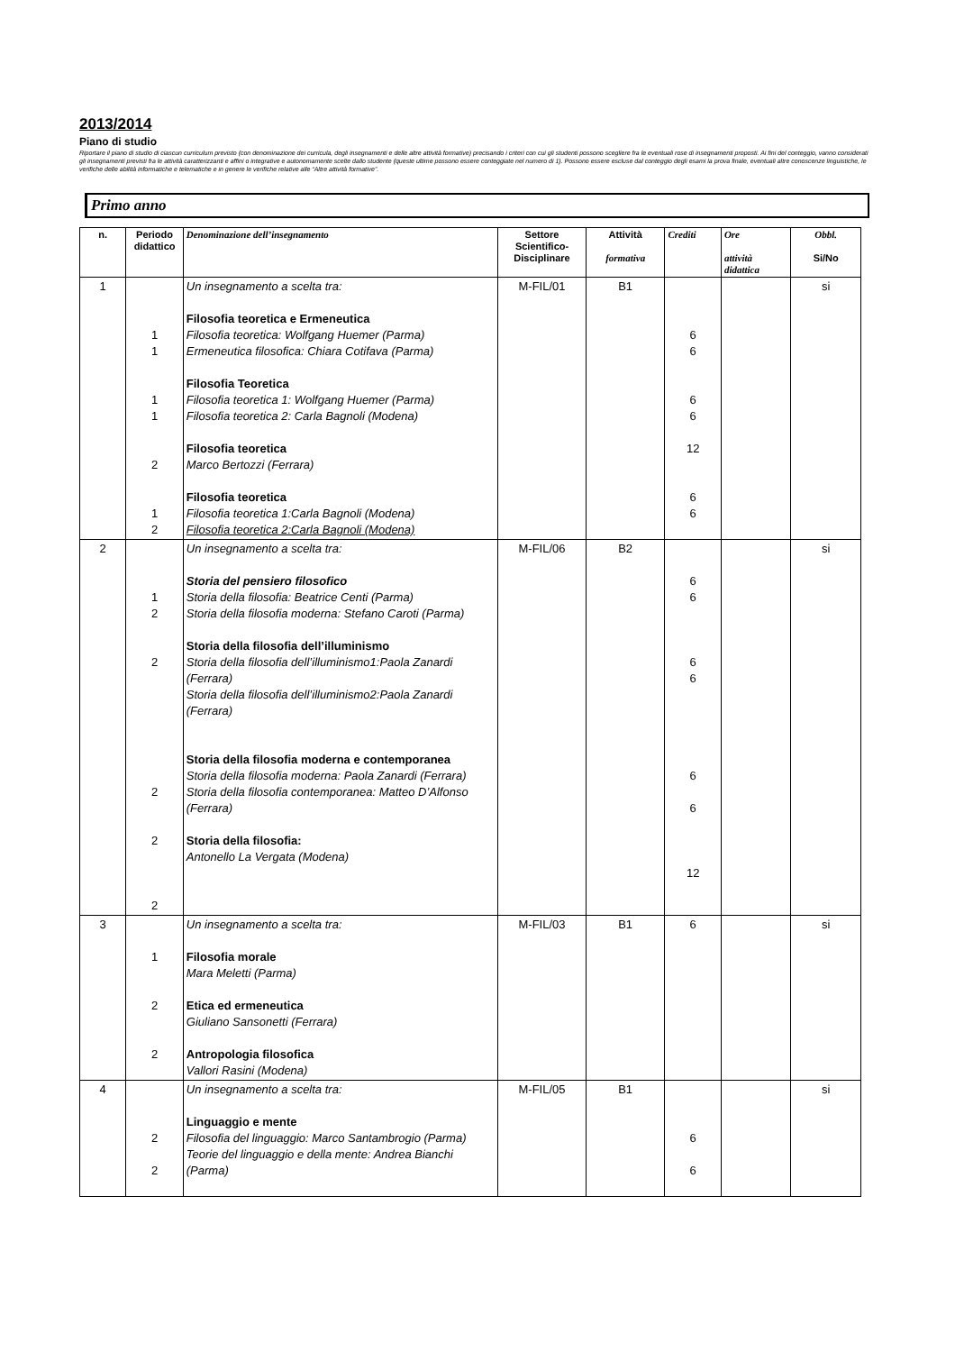2013/2014
Piano di studio
Riportare il piano di studio di ciascun curriculum previsto (con denominazione dei curricula, degli insegnamenti e delle altre attività formative) precisando i criteri con cui gli studenti possono scegliere fra le eventuali rose di insegnamenti proposti. Ai fini del conteggio, vanno considerati gli insegnamenti previsti fra le attività caratterizzanti e affini o integrative e autonomamente scelte dallo studente (queste ultime possono essere conteggiate nel numero di 1). Possono essere escluse dal conteggio degli esami la prova finale, eventuali altre conoscenze linguistiche, le verifiche delle abilità informatiche e telematiche e in genere le verifiche relative alle “Altre attività formative”.
Primo anno
| n. | Periodo didattico | Denominazione dell’insegnamento | Settore Scientifico-Disciplinare | Attività formativa | Crediti | Ore attività didattica | Obbl. Si/No |
| --- | --- | --- | --- | --- | --- | --- | --- |
| 1 | 1 1 1 1 2 1 2 | Un insegnamento a scelta tra: Filosofia teoretica e Ermeneutica Filosofia teoretica: Wolfgang Huemer (Parma) Ermeneutica filosofica: Chiara Cotifava (Parma) Filosofia Teoretica Filosofia teoretica 1: Wolfgang Huemer (Parma) Filosofia teoretica 2: Carla Bagnoli (Modena) Filosofia teoretica Marco Bertozzi (Ferrara) Filosofia teoretica Filosofia teoretica 1:Carla Bagnoli (Modena) Filosofia teoretica 2:Carla Bagnoli (Modena) | M-FIL/01 | B1 | 6 6 6 6 12 6 6 | | si |
| 2 | 1 2 2 2 2 2 | Un insegnamento a scelta tra: Storia del pensiero filosofico Storia della filosofia: Beatrice Centi (Parma) Storia della filosofia moderna: Stefano Caroti (Parma) Storia della filosofia dell’illuminismo Storia della filosofia dell’illuminismo1:Paola Zanardi (Ferrara) Storia della filosofia dell’illuminismo2:Paola Zanardi (Ferrara) Storia della filosofia moderna e contemporanea Storia della filosofia moderna: Paola Zanardi (Ferrara) Storia della filosofia contemporanea: Matteo D’Alfonso (Ferrara) Storia della filosofia: Antonello La Vergata (Modena) | M-FIL/06 | B2 | 6 6 6 6 6 6 12 | | si |
| 3 | 1 2 2 | Un insegnamento a scelta tra: Filosofia morale Mara Meletti (Parma) Etica ed ermeneutica Giuliano Sansonetti (Ferrara) Antropologia filosofica Vallori Rasini (Modena) | M-FIL/03 | B1 | 6 | | si |
| 4 | 2 2 | Un insegnamento a scelta tra: Linguaggio e mente Filosofia del linguaggio: Marco Santambrogio (Parma) Teorie del linguaggio e della mente: Andrea Bianchi (Parma) | M-FIL/05 | B1 | 6 6 | | si |